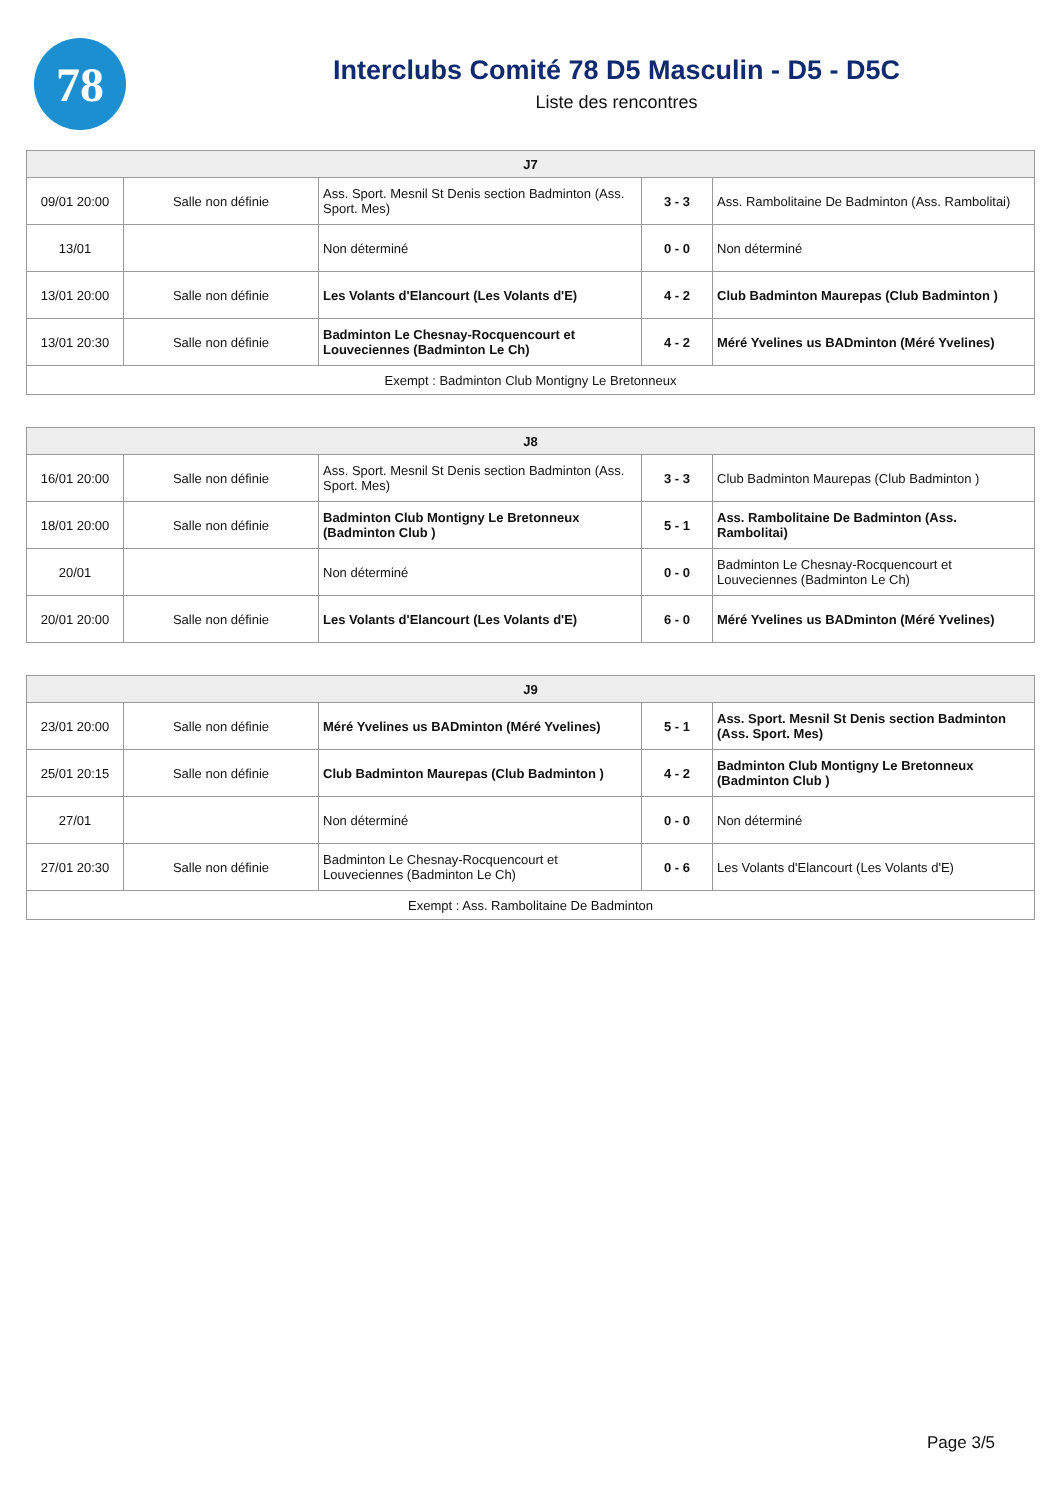78
Interclubs Comité 78 D5 Masculin - D5 - D5C
Liste des rencontres
| J7 | | | | |
| --- | --- | --- | --- | --- |
| 09/01 20:00 | Salle non définie | Ass. Sport. Mesnil St Denis section Badminton (Ass. Sport. Mes) | 3 - 3 | Ass. Rambolitaine De Badminton (Ass. Rambolitai) |
| 13/01 | | Non déterminé | 0 - 0 | Non déterminé |
| 13/01 20:00 | Salle non définie | Les Volants d'Elancourt (Les Volants d'E) | 4 - 2 | Club Badminton Maurepas (Club Badminton ) |
| 13/01 20:30 | Salle non définie | Badminton Le Chesnay-Rocquencourt et Louveciennes (Badminton Le Ch) | 4 - 2 | Méré Yvelines us BADminton (Méré Yvelines) |
| Exempt : Badminton Club Montigny Le Bretonneux | | | | |
| J8 | | | | |
| --- | --- | --- | --- | --- |
| 16/01 20:00 | Salle non définie | Ass. Sport. Mesnil St Denis section Badminton (Ass. Sport. Mes) | 3 - 3 | Club Badminton Maurepas (Club Badminton ) |
| 18/01 20:00 | Salle non définie | Badminton Club Montigny Le Bretonneux (Badminton Club ) | 5 - 1 | Ass. Rambolitaine De Badminton (Ass. Rambolitai) |
| 20/01 | | Non déterminé | 0 - 0 | Badminton Le Chesnay-Rocquencourt et Louveciennes (Badminton Le Ch) |
| 20/01 20:00 | Salle non définie | Les Volants d'Elancourt (Les Volants d'E) | 6 - 0 | Méré Yvelines us BADminton (Méré Yvelines) |
| J9 | | | | |
| --- | --- | --- | --- | --- |
| 23/01 20:00 | Salle non définie | Méré Yvelines us BADminton (Méré Yvelines) | 5 - 1 | Ass. Sport. Mesnil St Denis section Badminton (Ass. Sport. Mes) |
| 25/01 20:15 | Salle non définie | Club Badminton Maurepas (Club Badminton ) | 4 - 2 | Badminton Club Montigny Le Bretonneux (Badminton Club ) |
| 27/01 | | Non déterminé | 0 - 0 | Non déterminé |
| 27/01 20:30 | Salle non définie | Badminton Le Chesnay-Rocquencourt et Louveciennes (Badminton Le Ch) | 0 - 6 | Les Volants d'Elancourt (Les Volants d'E) |
| Exempt : Ass. Rambolitaine De Badminton | | | | |
Page 3/5